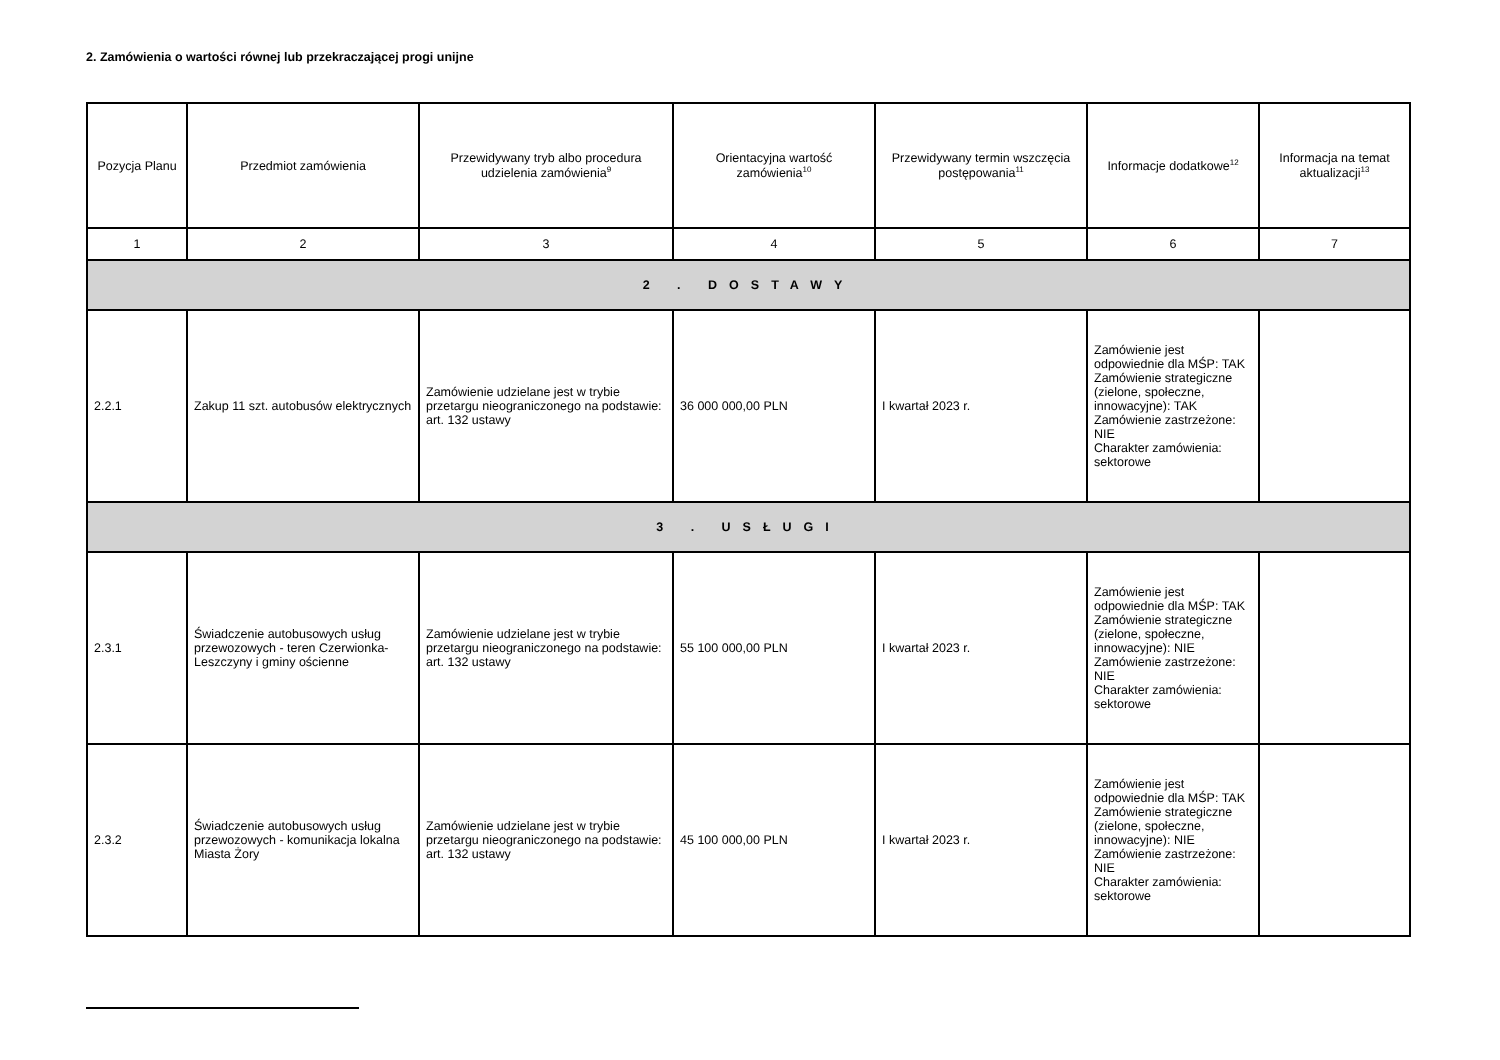2. Zamówienia o wartości równej lub przekraczającej progi unijne
| Pozycja Planu | Przedmiot zamówienia | Przewidywany tryb albo procedura udzielenia zamówienia<sup>9</sup> | Orientacyjna wartość zamówienia<sup>10</sup> | Przewidywany termin wszczęcia postępowania<sup>11</sup> | Informacje dodatkowe<sup>12</sup> | Informacja na temat aktualizacji<sup>13</sup> |
| --- | --- | --- | --- | --- | --- | --- |
| 1 | 2 | 3 | 4 | 5 | 6 | 7 |
| 2 . DOSTAWY | | | | | | |
| 2.2.1 | Zakup 11 szt. autobusów elektrycznych | Zamówienie udzielane jest w trybie przetargu nieograniczonego na podstawie: art. 132 ustawy | 36 000 000,00 PLN | I kwartał 2023 r. | Zamówienie jest odpowiednie dla MŚP: TAK Zamówienie strategiczne (zielone, społeczne, innowacyjne): TAK Zamówienie zastrzeżone: NIE Charakter zamówienia: sektorowe | |
| 3 . USŁUGI | | | | | | |
| 2.3.1 | Świadczenie autobusowych usług przewozowych - teren Czerwionka-Leszczyny i gminy ościenne | Zamówienie udzielane jest w trybie przetargu nieograniczonego na podstawie: art. 132 ustawy | 55 100 000,00 PLN | I kwartał 2023 r. | Zamówienie jest odpowiednie dla MŚP: TAK Zamówienie strategiczne (zielone, społeczne, innowacyjne): NIE Zamówienie zastrzeżone: NIE Charakter zamówienia: sektorowe | |
| 2.3.2 | Świadczenie autobusowych usług przewozowych - komunikacja lokalna Miasta Żory | Zamówienie udzielane jest w trybie przetargu nieograniczonego na podstawie: art. 132 ustawy | 45 100 000,00 PLN | I kwartał 2023 r. | Zamówienie jest odpowiednie dla MŚP: TAK Zamówienie strategiczne (zielone, społeczne, innowacyjne): NIE Zamówienie zastrzeżone: NIE Charakter zamówienia: sektorowe | |